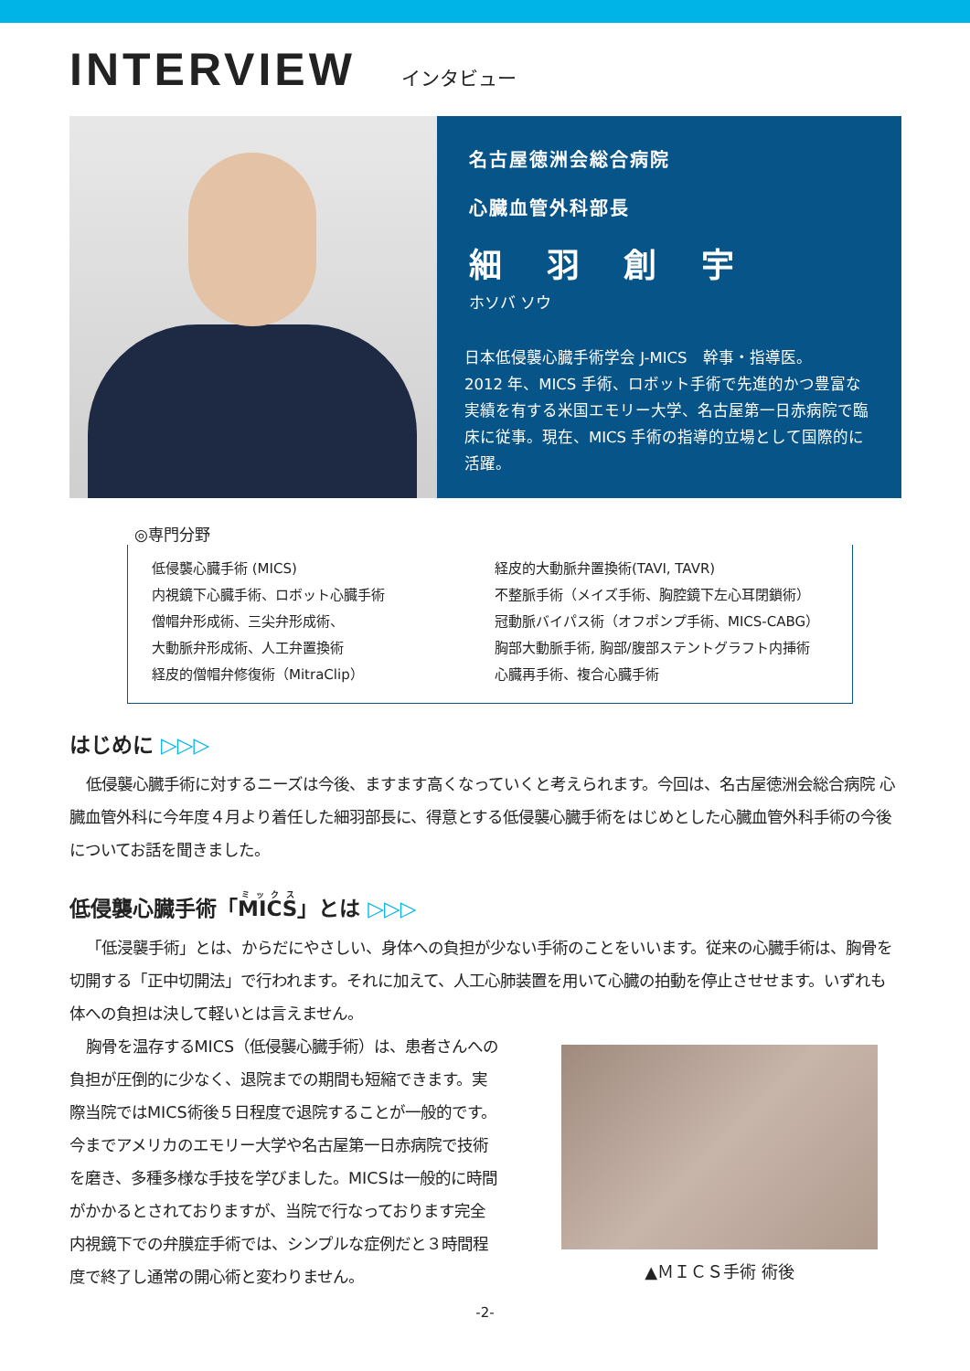INTERVIEW
インタビュー
名古屋徳洲会総合病院
心臓血管外科部長
細 羽 創 宇
ホソバ ソウ
日本低侵襲心臓手術学会 J-MICS　幹事・指導医。
2012 年、MICS 手術、ロボット手術で先進的かつ豊富な実績を有する米国エモリー大学、名古屋第一日赤病院で臨床に従事。現在、MICS 手術の指導的立場として国際的に活躍。
◎専門分野
低侵襲心臓手術 (MICS)
内視鏡下心臓手術、ロボット心臓手術
僧帽弁形成術、三尖弁形成術、
大動脈弁形成術、人工弁置換術
経皮的僧帽弁修復術（MitraClip）
経皮的大動脈弁置換術(TAVI, TAVR)
不整脈手術（メイズ手術、胸腔鏡下左心耳閉鎖術）
冠動脈バイパス術（オフポンプ手術、MICS-CABG）
胸部大動脈手術, 胸部/腹部ステントグラフト内挿術
心臓再手術、複合心臓手術
はじめに ▷▷▷
低侵襲心臓手術に対するニーズは今後、ますます高くなっていくと考えられます。今回は、名古屋徳洲会総合病院 心臓血管外科に今年度４月より着任した細羽部長に、得意とする低侵襲心臓手術をはじめとした心臓血管外科手術の今後についてお話を聞きました。
低侵襲心臓手術「MICS」とは ▷▷▷
「低浸襲手術」とは、からだにやさしい、身体への負担が少ない手術のことをいいます。従来の心臓手術は、胸骨を切開する「正中切開法」で行われます。それに加えて、人工心肺装置を用いて心臓の拍動を停止させせます。いずれも体への負担は決して軽いとは言えません。
胸骨を温存するMICS（低侵襲心臓手術）は、患者さんへの負担が圧倒的に少なく、退院までの期間も短縮できます。実際当院ではMICS術後５日程度で退院することが一般的です。今までアメリカのエモリー大学や名古屋第一日赤病院で技術を磨き、多種多様な手技を学びました。MICSは一般的に時間がかかるとされておりますが、当院で行なっております完全内視鏡下での弁膜症手術では、シンプルな症例だと３時間程度で終了し通常の開心術と変わりません。
▲ＭＩＣＳ手術 術後
-2-